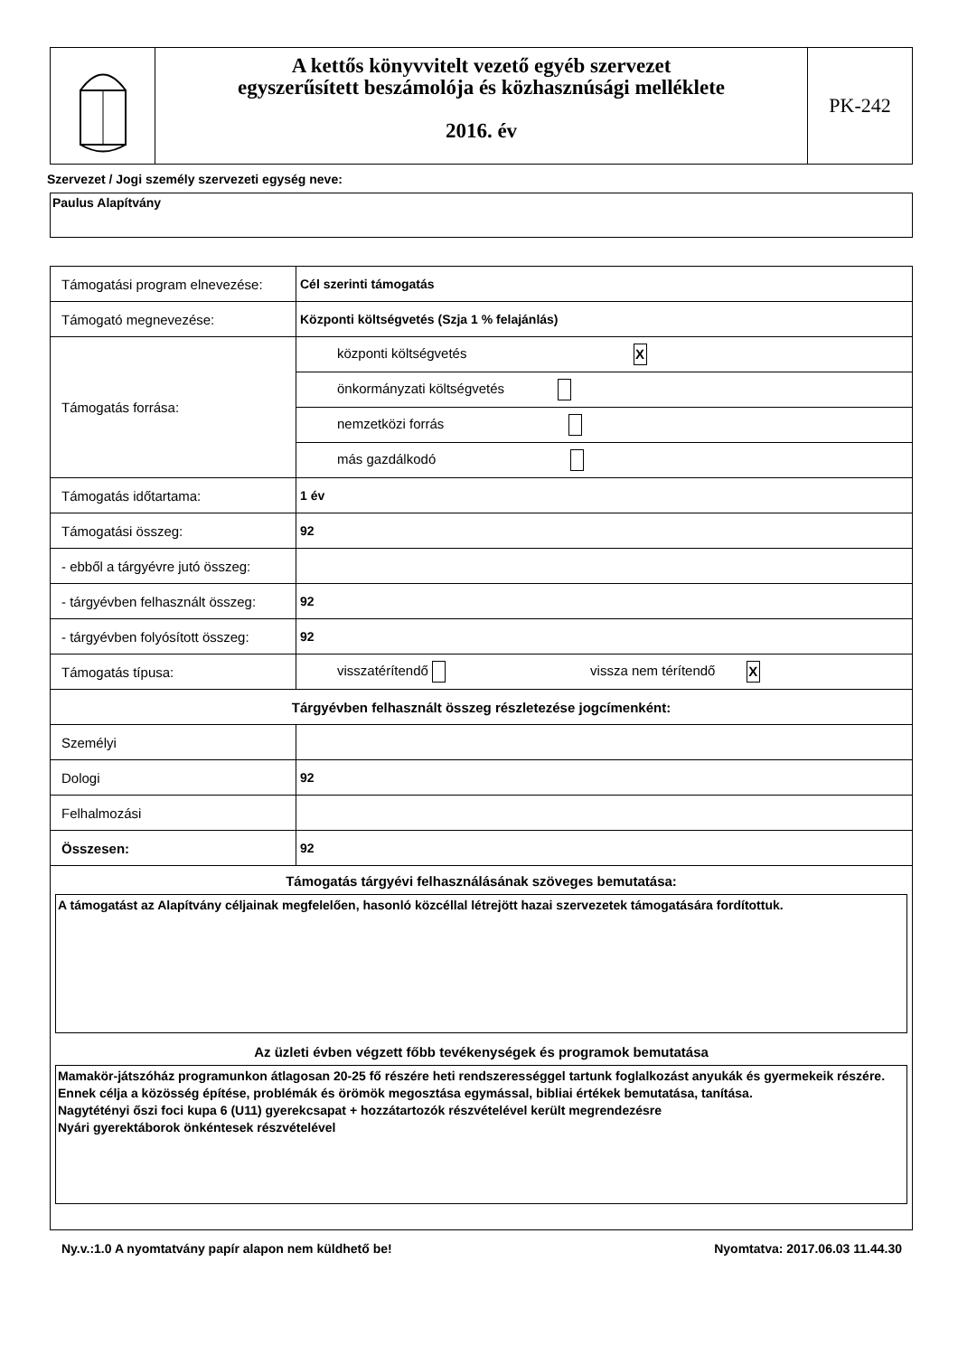A kettős könyvvitelt vezető egyéb szervezet
egyszerűsített beszámolója és közhasznúsági melléklete
2016. év
PK-242
Szervezet / Jogi személy szervezeti egység neve:
Paulus Alapítvány
| Támogatási program elnevezése: | Cél szerinti támogatás |
| Támogató megnevezése: | Központi költségvetés (Szja 1 % felajánlás) |
| Támogatás forrása: | központi költségvetés X |
| | önkormányzati költségvetés |
| | nemzetközi forrás |
| | más gazdálkodó |
| Támogatás időtartama: | 1 év |
| Támogatási összeg: | 92 |
| - ebből a tárgyévre jutó összeg: | |
| - tárgyévben felhasznált összeg: | 92 |
| - tárgyévben folyósított összeg: | 92 |
| Támogatás típusa: | visszatérítendő vissza nem térítendő X |
| Tárgyévben felhasznált összeg részletezése jogcímenként: | |
| Személyi | |
| Dologi | 92 |
| Felhalmozási | |
| Összesen: | 92 |
| Támogatás tárgyévi felhasználásának szöveges bemutatása: A támogatást az Alapítvány céljainak megfelelően, hasonló közcéllal létrejött hazai szervezetek támogatására fordítottuk. Az üzleti évben végzett főbb tevékenységek és programok bemutatása Mamakör-játszóház programunkon átlagosan 20-25 fő részére heti rendszerességgel tartunk foglalkozást anyukák és gyermekeik részére. Ennek célja a közösség építése, problémák és örömök megosztása egymással, bibliai értékek bemutatása, tanítása. Nagytétényi őszi foci kupa 6 (U11) gyerekcsapat + hozzátartozók részvételével került megrendezésre Nyári gyerektáborok önkéntesek részvételével | |
Ny.v.:1.0 A nyomtatvány papír alapon nem küldhető be! Nyomtatva: 2017.06.03 11.44.30